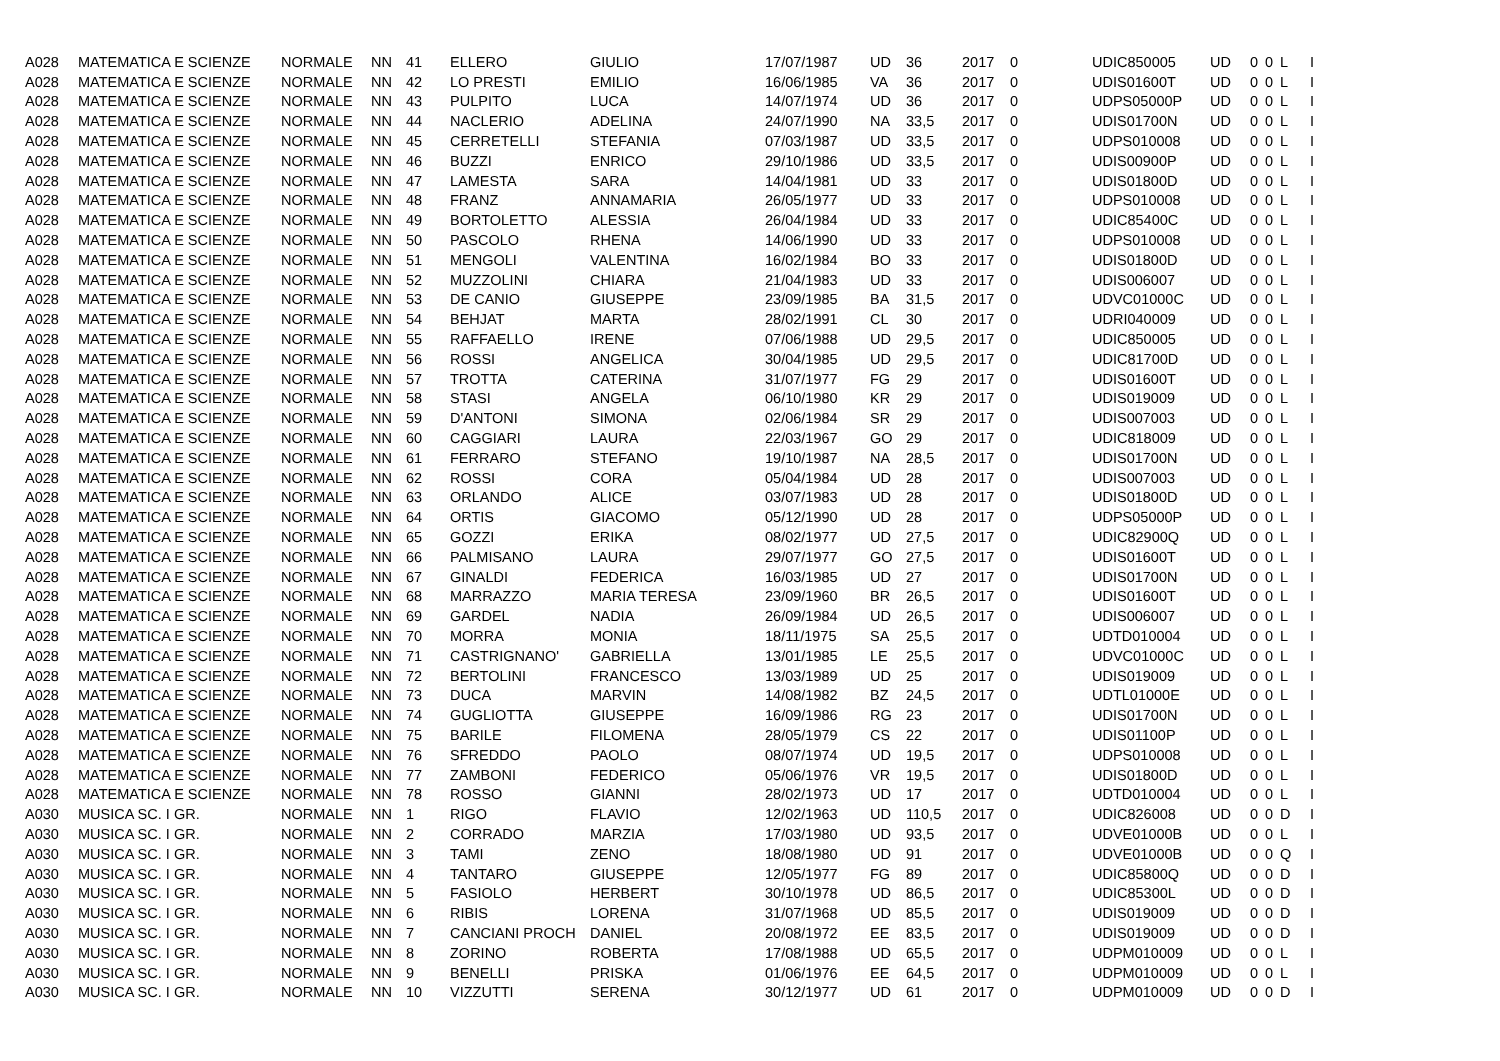| A028 | MATEMATICA E SCIENZE | NORMALE | NN | 41 | ELLERO | GIULIO | 17/07/1987 | UD | 36 | 2017 | 0 | UDIC850005 | UD | 0 | 0 | L | I |
| A028 | MATEMATICA E SCIENZE | NORMALE | NN | 42 | LO PRESTI | EMILIO | 16/06/1985 | VA | 36 | 2017 | 0 | UDIS01600T | UD | 0 | 0 | L | I |
| A028 | MATEMATICA E SCIENZE | NORMALE | NN | 43 | PULPITO | LUCA | 14/07/1974 | UD | 36 | 2017 | 0 | UDPS05000P | UD | 0 | 0 | L | I |
| A028 | MATEMATICA E SCIENZE | NORMALE | NN | 44 | NACLERIO | ADELINA | 24/07/1990 | NA | 33,5 | 2017 | 0 | UDIS01700N | UD | 0 | 0 | L | I |
| A028 | MATEMATICA E SCIENZE | NORMALE | NN | 45 | CERRETELLI | STEFANIA | 07/03/1987 | UD | 33,5 | 2017 | 0 | UDPS010008 | UD | 0 | 0 | L | I |
| A028 | MATEMATICA E SCIENZE | NORMALE | NN | 46 | BUZZI | ENRICO | 29/10/1986 | UD | 33,5 | 2017 | 0 | UDIS00900P | UD | 0 | 0 | L | I |
| A028 | MATEMATICA E SCIENZE | NORMALE | NN | 47 | LAMESTA | SARA | 14/04/1981 | UD | 33 | 2017 | 0 | UDIS01800D | UD | 0 | 0 | L | I |
| A028 | MATEMATICA E SCIENZE | NORMALE | NN | 48 | FRANZ | ANNAMARIA | 26/05/1977 | UD | 33 | 2017 | 0 | UDPS010008 | UD | 0 | 0 | L | I |
| A028 | MATEMATICA E SCIENZE | NORMALE | NN | 49 | BORTOLETTO | ALESSIA | 26/04/1984 | UD | 33 | 2017 | 0 | UDIC85400C | UD | 0 | 0 | L | I |
| A028 | MATEMATICA E SCIENZE | NORMALE | NN | 50 | PASCOLO | RHENA | 14/06/1990 | UD | 33 | 2017 | 0 | UDPS010008 | UD | 0 | 0 | L | I |
| A028 | MATEMATICA E SCIENZE | NORMALE | NN | 51 | MENGOLI | VALENTINA | 16/02/1984 | BO | 33 | 2017 | 0 | UDIS01800D | UD | 0 | 0 | L | I |
| A028 | MATEMATICA E SCIENZE | NORMALE | NN | 52 | MUZZOLINI | CHIARA | 21/04/1983 | UD | 33 | 2017 | 0 | UDIS006007 | UD | 0 | 0 | L | I |
| A028 | MATEMATICA E SCIENZE | NORMALE | NN | 53 | DE CANIO | GIUSEPPE | 23/09/1985 | BA | 31,5 | 2017 | 0 | UDVC01000C | UD | 0 | 0 | L | I |
| A028 | MATEMATICA E SCIENZE | NORMALE | NN | 54 | BEHJAT | MARTA | 28/02/1991 | CL | 30 | 2017 | 0 | UDRI040009 | UD | 0 | 0 | L | I |
| A028 | MATEMATICA E SCIENZE | NORMALE | NN | 55 | RAFFAELLO | IRENE | 07/06/1988 | UD | 29,5 | 2017 | 0 | UDIC850005 | UD | 0 | 0 | L | I |
| A028 | MATEMATICA E SCIENZE | NORMALE | NN | 56 | ROSSI | ANGELICA | 30/04/1985 | UD | 29,5 | 2017 | 0 | UDIC81700D | UD | 0 | 0 | L | I |
| A028 | MATEMATICA E SCIENZE | NORMALE | NN | 57 | TROTTA | CATERINA | 31/07/1977 | FG | 29 | 2017 | 0 | UDIS01600T | UD | 0 | 0 | L | I |
| A028 | MATEMATICA E SCIENZE | NORMALE | NN | 58 | STASI | ANGELA | 06/10/1980 | KR | 29 | 2017 | 0 | UDIS019009 | UD | 0 | 0 | L | I |
| A028 | MATEMATICA E SCIENZE | NORMALE | NN | 59 | D'ANTONI | SIMONA | 02/06/1984 | SR | 29 | 2017 | 0 | UDIS007003 | UD | 0 | 0 | L | I |
| A028 | MATEMATICA E SCIENZE | NORMALE | NN | 60 | CAGGIARI | LAURA | 22/03/1967 | GO | 29 | 2017 | 0 | UDIC818009 | UD | 0 | 0 | L | I |
| A028 | MATEMATICA E SCIENZE | NORMALE | NN | 61 | FERRARO | STEFANO | 19/10/1987 | NA | 28,5 | 2017 | 0 | UDIS01700N | UD | 0 | 0 | L | I |
| A028 | MATEMATICA E SCIENZE | NORMALE | NN | 62 | ROSSI | CORA | 05/04/1984 | UD | 28 | 2017 | 0 | UDIS007003 | UD | 0 | 0 | L | I |
| A028 | MATEMATICA E SCIENZE | NORMALE | NN | 63 | ORLANDO | ALICE | 03/07/1983 | UD | 28 | 2017 | 0 | UDIS01800D | UD | 0 | 0 | L | I |
| A028 | MATEMATICA E SCIENZE | NORMALE | NN | 64 | ORTIS | GIACOMO | 05/12/1990 | UD | 28 | 2017 | 0 | UDPS05000P | UD | 0 | 0 | L | I |
| A028 | MATEMATICA E SCIENZE | NORMALE | NN | 65 | GOZZI | ERIKA | 08/02/1977 | UD | 27,5 | 2017 | 0 | UDIC82900Q | UD | 0 | 0 | L | I |
| A028 | MATEMATICA E SCIENZE | NORMALE | NN | 66 | PALMISANO | LAURA | 29/07/1977 | GO | 27,5 | 2017 | 0 | UDIS01600T | UD | 0 | 0 | L | I |
| A028 | MATEMATICA E SCIENZE | NORMALE | NN | 67 | GINALDI | FEDERICA | 16/03/1985 | UD | 27 | 2017 | 0 | UDIS01700N | UD | 0 | 0 | L | I |
| A028 | MATEMATICA E SCIENZE | NORMALE | NN | 68 | MARRAZZO | MARIA TERESA | 23/09/1960 | BR | 26,5 | 2017 | 0 | UDIS01600T | UD | 0 | 0 | L | I |
| A028 | MATEMATICA E SCIENZE | NORMALE | NN | 69 | GARDEL | NADIA | 26/09/1984 | UD | 26,5 | 2017 | 0 | UDIS006007 | UD | 0 | 0 | L | I |
| A028 | MATEMATICA E SCIENZE | NORMALE | NN | 70 | MORRA | MONIA | 18/11/1975 | SA | 25,5 | 2017 | 0 | UDTD010004 | UD | 0 | 0 | L | I |
| A028 | MATEMATICA E SCIENZE | NORMALE | NN | 71 | CASTRIGNANO' | GABRIELLA | 13/01/1985 | LE | 25,5 | 2017 | 0 | UDVC01000C | UD | 0 | 0 | L | I |
| A028 | MATEMATICA E SCIENZE | NORMALE | NN | 72 | BERTOLINI | FRANCESCO | 13/03/1989 | UD | 25 | 2017 | 0 | UDIS019009 | UD | 0 | 0 | L | I |
| A028 | MATEMATICA E SCIENZE | NORMALE | NN | 73 | DUCA | MARVIN | 14/08/1982 | BZ | 24,5 | 2017 | 0 | UDTL01000E | UD | 0 | 0 | L | I |
| A028 | MATEMATICA E SCIENZE | NORMALE | NN | 74 | GUGLIOTTA | GIUSEPPE | 16/09/1986 | RG | 23 | 2017 | 0 | UDIS01700N | UD | 0 | 0 | L | I |
| A028 | MATEMATICA E SCIENZE | NORMALE | NN | 75 | BARILE | FILOMENA | 28/05/1979 | CS | 22 | 2017 | 0 | UDIS01100P | UD | 0 | 0 | L | I |
| A028 | MATEMATICA E SCIENZE | NORMALE | NN | 76 | SFREDDO | PAOLO | 08/07/1974 | UD | 19,5 | 2017 | 0 | UDPS010008 | UD | 0 | 0 | L | I |
| A028 | MATEMATICA E SCIENZE | NORMALE | NN | 77 | ZAMBONI | FEDERICO | 05/06/1976 | VR | 19,5 | 2017 | 0 | UDIS01800D | UD | 0 | 0 | L | I |
| A028 | MATEMATICA E SCIENZE | NORMALE | NN | 78 | ROSSO | GIANNI | 28/02/1973 | UD | 17 | 2017 | 0 | UDTD010004 | UD | 0 | 0 | L | I |
| A030 | MUSICA SC. I GR. | NORMALE | NN | 1 | RIGO | FLAVIO | 12/02/1963 | UD | 110,5 | 2017 | 0 | UDIC826008 | UD | 0 | 0 | D | I |
| A030 | MUSICA SC. I GR. | NORMALE | NN | 2 | CORRADO | MARZIA | 17/03/1980 | UD | 93,5 | 2017 | 0 | UDVE01000B | UD | 0 | 0 | L | I |
| A030 | MUSICA SC. I GR. | NORMALE | NN | 3 | TAMI | ZENO | 18/08/1980 | UD | 91 | 2017 | 0 | UDVE01000B | UD | 0 | 0 | Q | I |
| A030 | MUSICA SC. I GR. | NORMALE | NN | 4 | TANTARO | GIUSEPPE | 12/05/1977 | FG | 89 | 2017 | 0 | UDIC85800Q | UD | 0 | 0 | D | I |
| A030 | MUSICA SC. I GR. | NORMALE | NN | 5 | FASIOLO | HERBERT | 30/10/1978 | UD | 86,5 | 2017 | 0 | UDIC85300L | UD | 0 | 0 | D | I |
| A030 | MUSICA SC. I GR. | NORMALE | NN | 6 | RIBIS | LORENA | 31/07/1968 | UD | 85,5 | 2017 | 0 | UDIS019009 | UD | 0 | 0 | D | I |
| A030 | MUSICA SC. I GR. | NORMALE | NN | 7 | CANCIANI PROCH | DANIEL | 20/08/1972 | EE | 83,5 | 2017 | 0 | UDIS019009 | UD | 0 | 0 | D | I |
| A030 | MUSICA SC. I GR. | NORMALE | NN | 8 | ZORINO | ROBERTA | 17/08/1988 | UD | 65,5 | 2017 | 0 | UDPM010009 | UD | 0 | 0 | L | I |
| A030 | MUSICA SC. I GR. | NORMALE | NN | 9 | BENELLI | PRISKA | 01/06/1976 | EE | 64,5 | 2017 | 0 | UDPM010009 | UD | 0 | 0 | L | I |
| A030 | MUSICA SC. I GR. | NORMALE | NN | 10 | VIZZUTTI | SERENA | 30/12/1977 | UD | 61 | 2017 | 0 | UDPM010009 | UD | 0 | 0 | D | I |